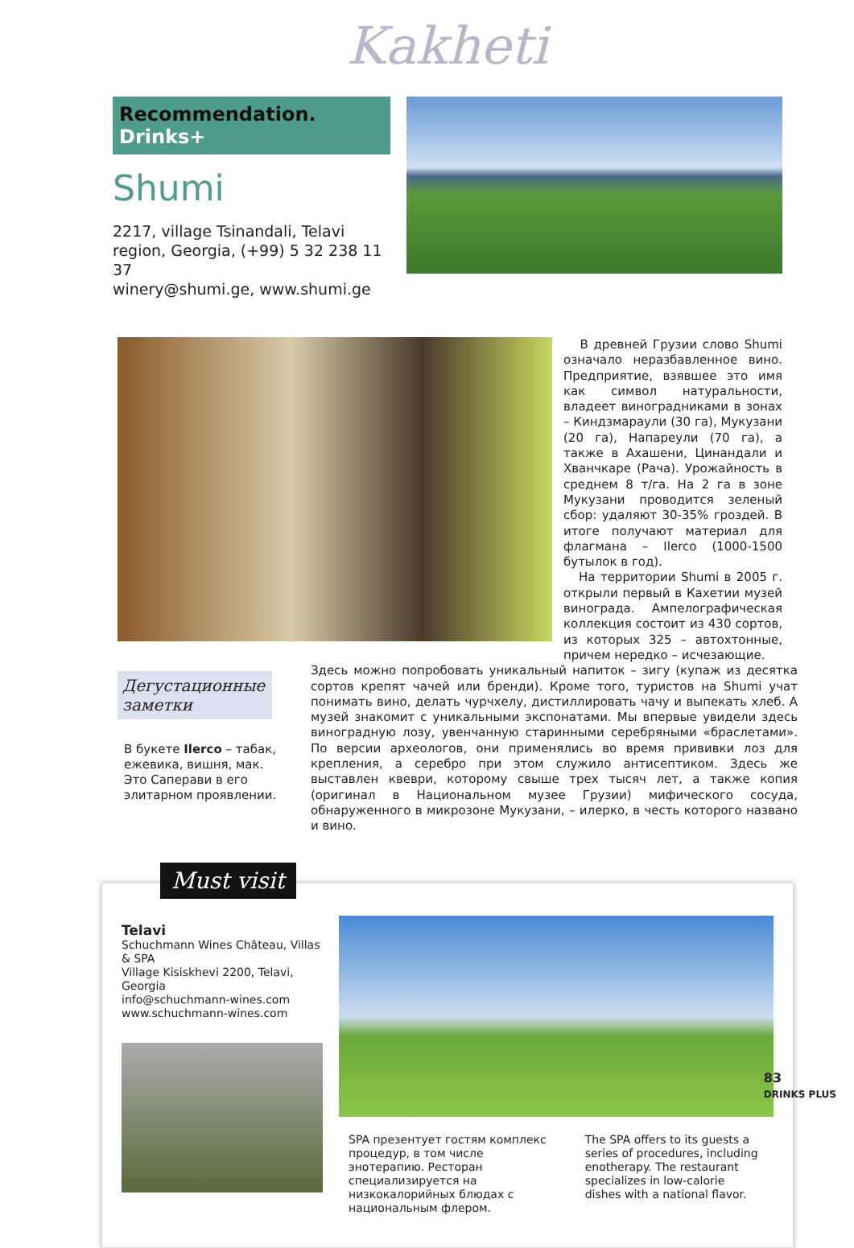Kakheti
Recommendation. Drinks+
Shumi
2217, village Tsinandali, Telavi region, Georgia, (+99) 5 32 238 11 37
winery@shumi.ge, www.shumi.ge
В древней Грузии слово Shumi означало неразбавленное вино. Предприятие, взявшее это имя как символ натуральности, владеет виноградниками в зонах – Киндзмараули (30 га), Мукузани (20 га), Напареули (70 га), а также в Ахашени, Цинандали и Хванчкаре (Рача). Урожайность в среднем 8 т/га. На 2 га в зоне Мукузани проводится зеленый сбор: удаляют 30-35% гроздей. В итоге получают материал для флагмана – Ilerco (1000-1500 бутылок в год).
На территории Shumi в 2005 г. открыли первый в Кахетии музей винограда. Ампелографическая коллекция состоит из 430 сортов, из которых 325 – автохтонные, причем нередко – исчезающие.
Дегустационные заметки
В букете Ilerco – табак, ежевика, вишня, мак. Это Саперави в его элитарном проявлении.
Здесь можно попробовать уникальный напиток – зигу (купаж из десятка сортов крепят чачей или бренди). Кроме того, туристов на Shumi учат понимать вино, делать чурчхелу, дистиллировать чачу и выпекать хлеб. А музей знакомит с уникальными экспонатами. Мы впервые увидели здесь виноградную лозу, увенчанную старинными серебряными «браслетами». По версии археологов, они применялись во время прививки лоз для крепления, а серебро при этом служило антисептиком. Здесь же выставлен квеври, которому свыше трех тысяч лет, а также копия (оригинал в Национальном музее Грузии) мифического сосуда, обнаруженного в микрозоне Мукузани, – илерко, в честь которого названо и вино.
Must visit
Telavi
Schuchmann Wines Château, Villas & SPA
Village Kisiskhevi 2200, Telavi, Georgia
info@schuchmann-wines.com
www.schuchmann-wines.com
SPA презентует гостям комплекс процедур, в том числе энотерапию. Ресторан специализируется на низкокалорийных блюдах с национальным флером.
The SPA offers to its guests a series of procedures, including enotherapy. The restaurant specializes in low-calorie dishes with a national flavor.
83
DRINKS PLUS